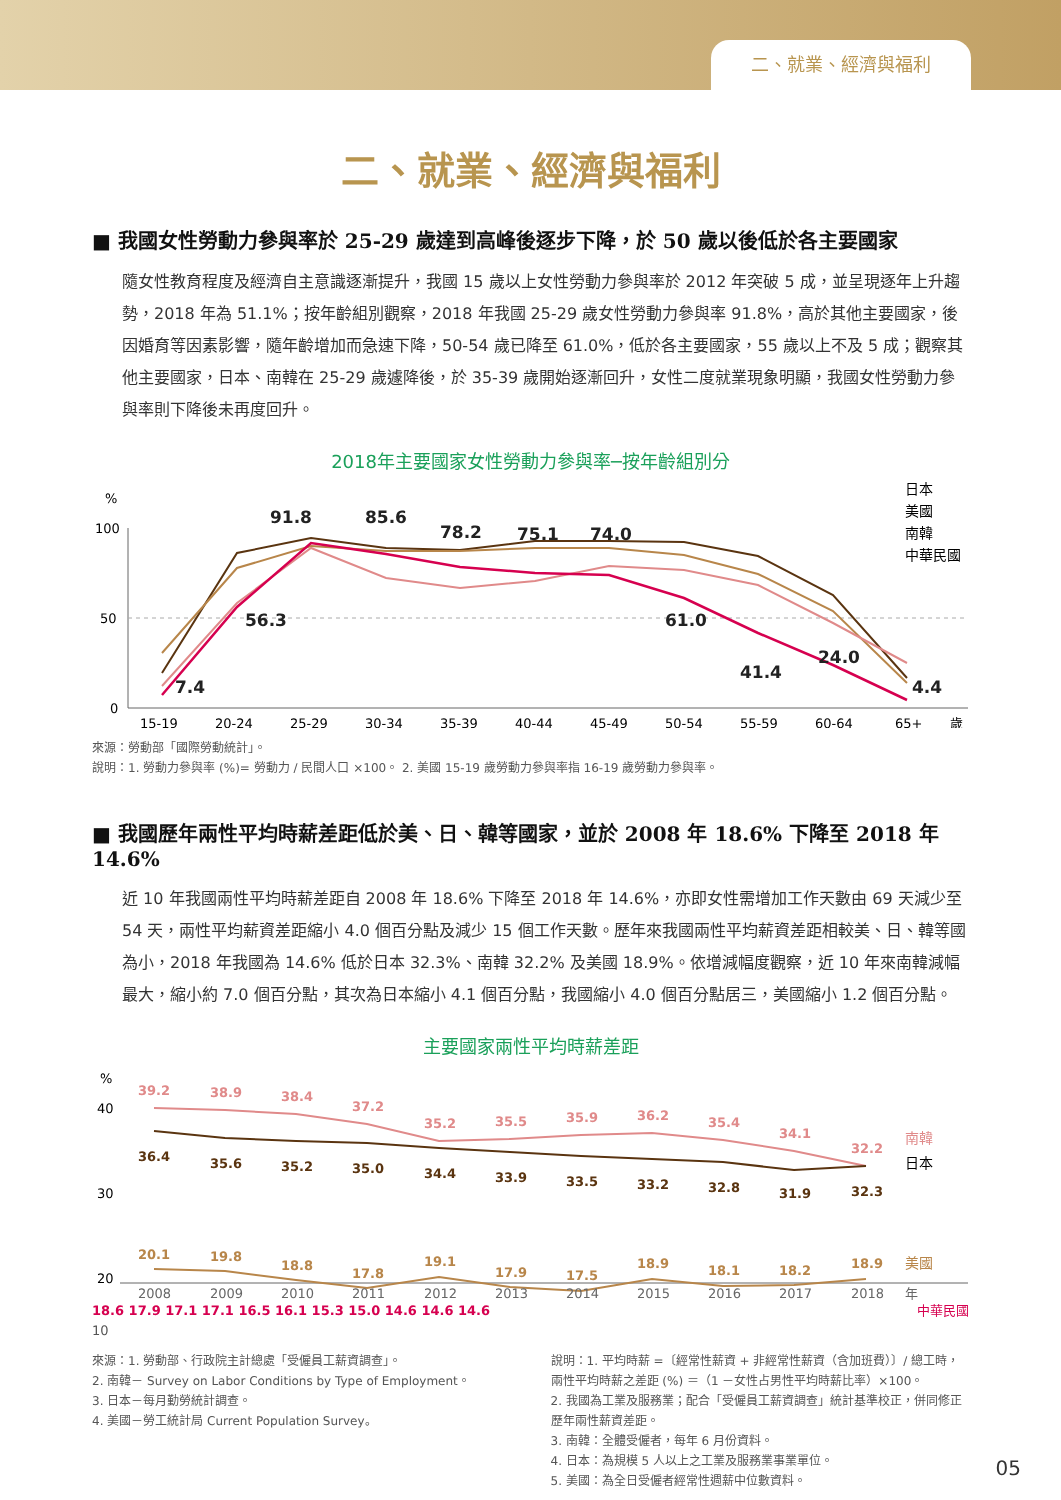二、就業、經濟與福利
二、就業、經濟與福利
■ 我國女性勞動力參與率於 25-29 歲達到高峰後逐步下降，於 50 歲以後低於各主要國家
隨女性教育程度及經濟自主意識逐漸提升，我國 15 歲以上女性勞動力參與率於 2012 年突破 5 成，並呈現逐年上升趨勢，2018 年為 51.1%；按年齡組別觀察，2018 年我國 25-29 歲女性勞動力參與率 91.8%，高於其他主要國家，後因婚育等因素影響，隨年齡增加而急速下降，50-54 歲已降至 61.0%，低於各主要國家，55 歲以上不及 5 成；觀察其他主要國家，日本、南韓在 25-29 歲遽降後，於 35-39 歲開始逐漸回升，女性二度就業現象明顯，我國女性勞動力參與率則下降後未再度回升。
2018年主要國家女性勞動力參與率─按年齡組別分
%
100
50
0
7.4
56.3
91.8
85.6
78.2
75.1
74.0
61.0
41.4
24.0
4.4
15-19
20-24
25-29
30-34
35-39
40-44
45-49
50-54
55-59
60-64
65+
歲
日本
美國
南韓
中華民國
來源：勞動部「國際勞動統計」。
說明：1. 勞動力參與率 (%)= 勞動力 / 民間人口 ×100。 2. 美國 15-19 歲勞動力參與率指 16-19 歲勞動力參與率。
■ 我國歷年兩性平均時薪差距低於美、日、韓等國家，並於 2008 年 18.6% 下降至 2018 年 14.6%
近 10 年我國兩性平均時薪差距自 2008 年 18.6% 下降至 2018 年 14.6%，亦即女性需增加工作天數由 69 天減少至 54 天，兩性平均薪資差距縮小 4.0 個百分點及減少 15 個工作天數。歷年來我國兩性平均薪資差距相較美、日、韓等國為小，2018 年我國為 14.6% 低於日本 32.3%、南韓 32.2% 及美國 18.9%。依增減幅度觀察，近 10 年來南韓減幅最大，縮小約 7.0 個百分點，其次為日本縮小 4.1 個百分點，我國縮小 4.0 個百分點居三，美國縮小 1.2 個百分點。
主要國家兩性平均時薪差距
%
40
30
20
39.2
38.9
38.4
37.2
35.2
35.5
35.9
36.2
35.4
34.1
32.2
36.4
35.6
35.2
35.0
34.4
33.9
33.5
33.2
32.8
31.9
32.3
20.1
19.8
18.8
17.8
19.1
17.9
17.5
18.9
18.1
18.2
18.9
2008
2009
2010
2011
2012
2013
2014
2015
2016
2017
2018
年
南韓
日本
美國
18.6 17.9 17.1 17.1 16.5 16.1 15.3 15.0 14.6 14.6 14.6 中華民國
10
來源：1. 勞動部、行政院主計總處「受僱員工薪資調查」。
2. 南韓－ Survey on Labor Conditions by Type of Employment。
3. 日本－每月勤勞統計調查。
4. 美國－勞工統計局 Current Population Survey。
說明：1. 平均時薪 =〔經常性薪資 + 非經常性薪資（含加班費）〕/ 總工時，兩性平均時薪之差距 (%) ＝（1 －女性占男性平均時薪比率）×100。
2. 我國為工業及服務業；配合「受僱員工薪資調查」統計基準校正，併同修正歷年兩性薪資差距。
3. 南韓：全體受僱者，每年 6 月份資料。
4. 日本：為規模 5 人以上之工業及服務業事業單位。
5. 美國：為全日受僱者經常性週薪中位數資料。
05